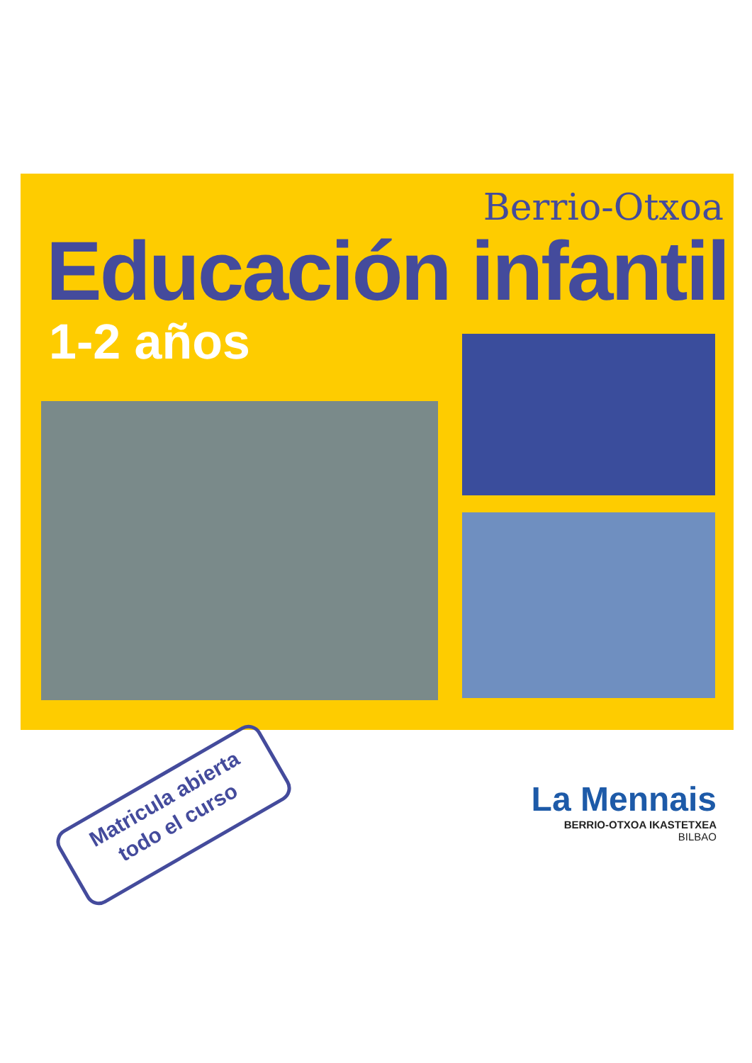Berrio-Otxoa
Educación infantil
1-2 años
Matricula abierta
todo el curso
La Mennais
BERRIO-OTXOA IKASTETXEA
BILBAO